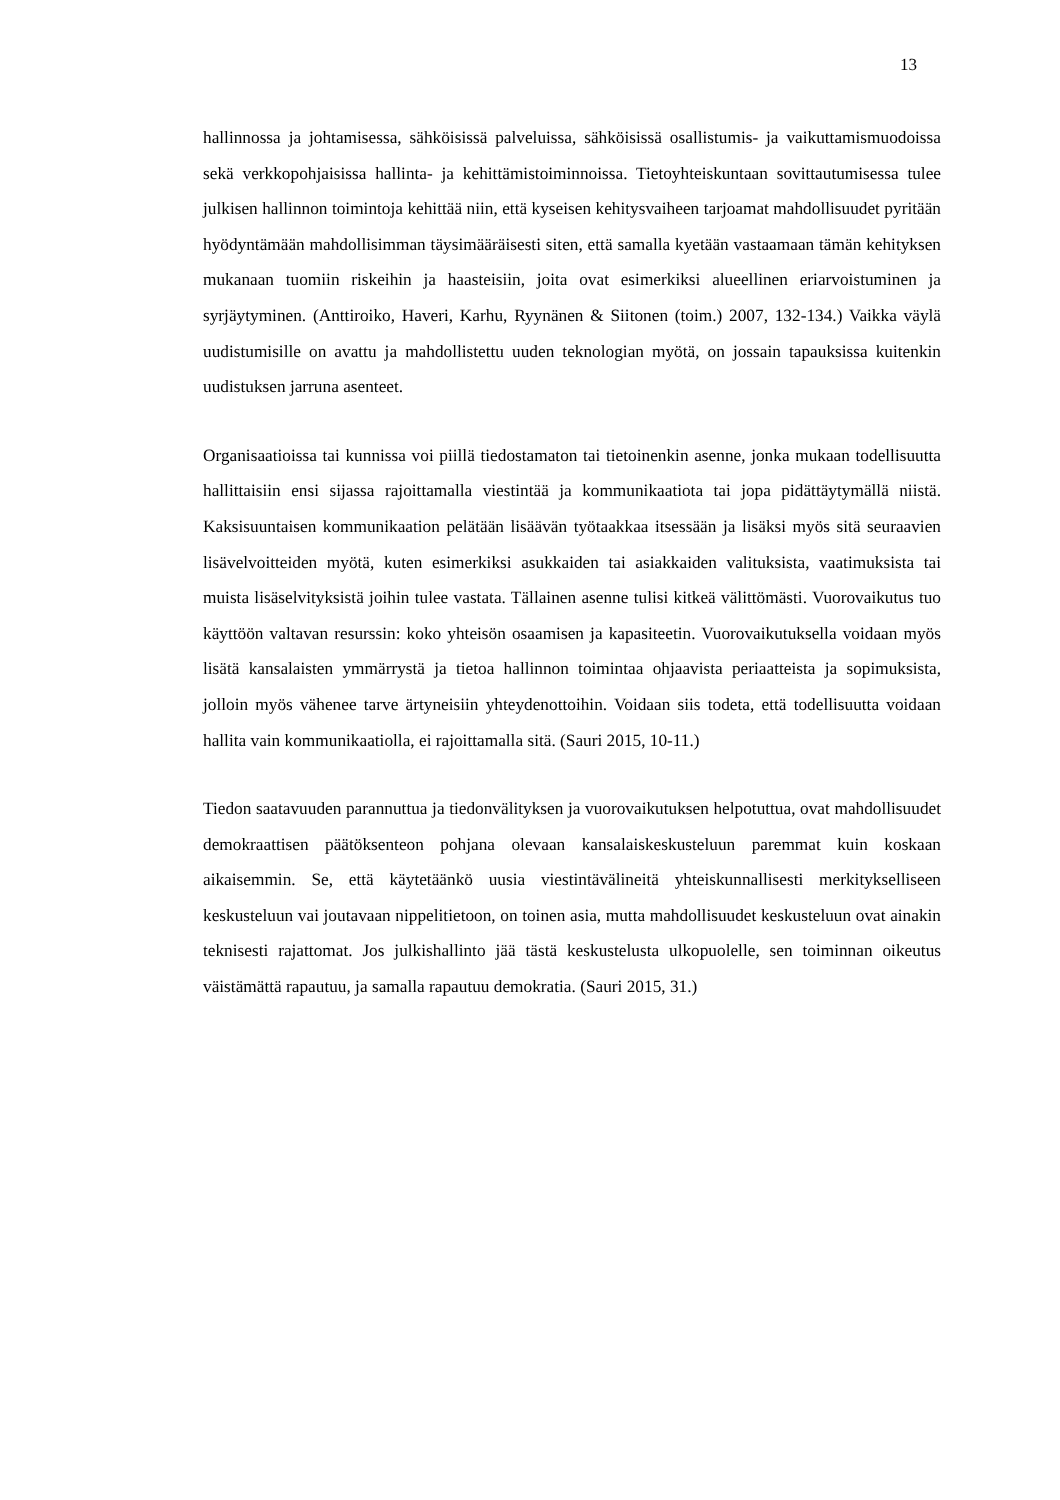13
hallinnossa ja johtamisessa, sähköisissä palveluissa, sähköisissä osallistumis- ja vaikuttamismuodoissa sekä verkkopohjaisissa hallinta- ja kehittämistoiminnoissa. Tietoyhteiskuntaan sovittautumisessa tulee julkisen hallinnon toimintoja kehittää niin, että kyseisen kehitysvaiheen tarjoamat mahdollisuudet pyritään hyödyntämään mahdollisimman täysimääräisesti siten, että samalla kyetään vastaamaan tämän kehityksen mukanaan tuomiin riskeihin ja haasteisiin, joita ovat esimerkiksi alueellinen eriarvoistuminen ja syrjäytyminen. (Anttiroiko, Haveri, Karhu, Ryynänen & Siitonen (toim.) 2007, 132-134.) Vaikka väylä uudistumisille on avattu ja mahdollistettu uuden teknologian myötä, on jossain tapauksissa kuitenkin uudistuksen jarruna asenteet.
Organisaatioissa tai kunnissa voi piillä tiedostamaton tai tietoinenkin asenne, jonka mukaan todellisuutta hallittaisiin ensi sijassa rajoittamalla viestintää ja kommunikaatiota tai jopa pidättäytymällä niistä. Kaksisuuntaisen kommunikaation pelätään lisäävän työtaakkaa itsessään ja lisäksi myös sitä seuraavien lisävelvoitteiden myötä, kuten esimerkiksi asukkaiden tai asiakkaiden valituksista, vaatimuksista tai muista lisäselvityksistä joihin tulee vastata. Tällainen asenne tulisi kitkeä välittömästi. Vuorovaikutus tuo käyttöön valtavan resurssin: koko yhteisön osaamisen ja kapasiteetin. Vuorovaikutuksella voidaan myös lisätä kansalaisten ymmärrystä ja tietoa hallinnon toimintaa ohjaavista periaatteista ja sopimuksista, jolloin myös vähenee tarve ärtyneisiin yhteydenottoihin. Voidaan siis todeta, että todellisuutta voidaan hallita vain kommunikaatiolla, ei rajoittamalla sitä. (Sauri 2015, 10-11.)
Tiedon saatavuuden parannuttua ja tiedonvälityksen ja vuorovaikutuksen helpotuttua, ovat mahdollisuudet demokraattisen päätöksenteon pohjana olevaan kansalaiskeskusteluun paremmat kuin koskaan aikaisemmin. Se, että käytetäänkö uusia viestintävälineitä yhteiskunnallisesti merkitykselliseen keskusteluun vai joutavaan nippelitietoon, on toinen asia, mutta mahdollisuudet keskusteluun ovat ainakin teknisesti rajattomat. Jos julkishallinto jää tästä keskustelusta ulkopuolelle, sen toiminnan oikeutus väistämättä rapautuu, ja samalla rapautuu demokratia. (Sauri 2015, 31.)